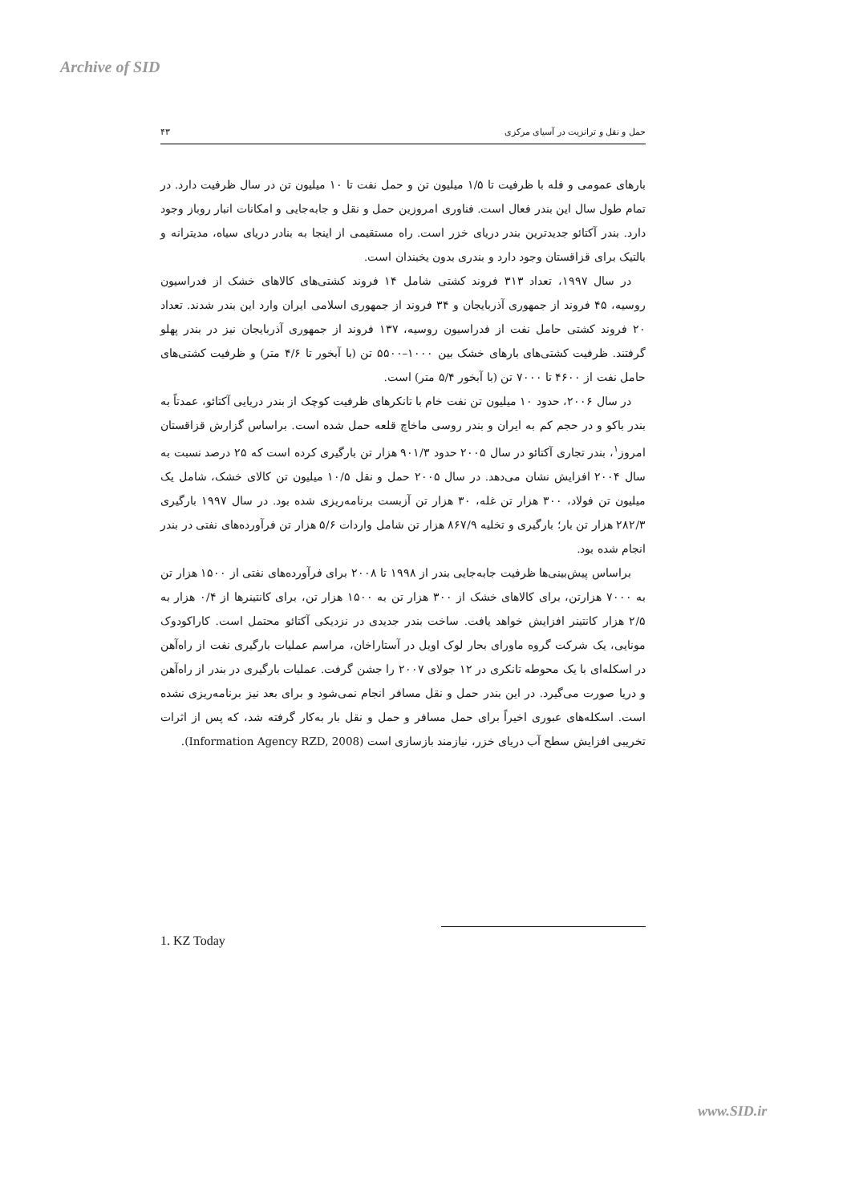Archive of SID
حمل و نقل و ترانزیت در آسیای مرکزی ۴۳
بارهای عمومی و فله با ظرفیت تا ۱/۵ میلیون تن و حمل نفت تا ۱۰ میلیون تن در سال ظرفیت دارد. در تمام طول سال این بندر فعال است. فناوری امروزین حمل و نقل و جابه‌جایی و امکانات انبار روباز وجود دارد. بندر آکتائو جدیدترین بندر دریای خزر است. راه مستقیمی از اینجا به بنادر دریای سیاه، مدیترانه و بالتیک برای قزاقستان وجود دارد و بندری بدون یخبندان است.
در سال ۱۹۹۷، تعداد ۳۱۳ فروند کشتی شامل ۱۴ فروند کشتی‌های کالاهای خشک از فدراسیون روسیه، ۴۵ فروند از جمهوری آذربایجان و ۳۴ فروند از جمهوری اسلامی ایران وارد این بندر شدند. تعداد ۲۰ فروند کشتی حامل نفت از فدراسیون روسیه، ۱۳۷ فروند از جمهوری آذربایجان نیز در بندر پهلو گرفتند. ظرفیت کشتی‌های بارهای خشک بین ۱۰۰۰–۵۵۰۰ تن (با آبخور تا ۴/۶ متر) و ظرفیت کشتی‌های حامل نفت از ۴۶۰۰ تا ۷۰۰۰ تن (با آبخور ۵/۴ متر) است.
در سال ۲۰۰۶، حدود ۱۰ میلیون تن نفت خام با تانکرهای ظرفیت کوچک از بندر دریایی آکتائو، عمدتاً به بندر باکو و در حجم کم به ایران و بندر روسی ماخاچ قلعه حمل شده است. براساس گزارش قزاقستان امروز<sup>۱</sup>، بندر تجاری آکتائو در سال ۲۰۰۵ حدود ۹۰۱/۳ هزار تن بارگیری کرده است که ۲۵ درصد نسبت به سال ۲۰۰۴ افزایش نشان می‌دهد. در سال ۲۰۰۵ حمل و نقل ۱۰/۵ میلیون تن کالای خشک، شامل یک میلیون تن فولاد، ۳۰۰ هزار تن غله، ۳۰ هزار تن آزبست برنامه‌ریزی شده بود. در سال ۱۹۹۷ بارگیری ۲۸۲/۳ هزار تن بار؛ بارگیری و تخلیه ۸۶۷/۹ هزار تن شامل واردات ۵/۶ هزار تن فرآورده‌های نفتی در بندر انجام شده بود.
براساس پیش‌بینی‌ها ظرفیت جابه‌جایی بندر از ۱۹۹۸ تا ۲۰۰۸ برای فرآورده‌های نفتی از ۱۵۰۰ هزار تن به ۷۰۰۰ هزارتن، برای کالاهای خشک از ۳۰۰ هزار تن به ۱۵۰۰ هزار تن، برای کانتینرها از ۰/۴ هزار به ۲/۵ هزار کانتینر افزایش خواهد یافت. ساخت بندر جدیدی در نزدیکی آکتائو محتمل است. کاراکودوک مونایی، یک شرکت گروه ماورای بحار لوک اویل در آستاراخان، مراسم عملیات بارگیری نفت از راه‌آهن در اسکله‌ای با یک محوطه تانکری در ۱۲ جولای ۲۰۰۷ را جشن گرفت. عملیات بارگیری در بندر از راه‌آهن و دریا صورت می‌گیرد. در این بندر حمل و نقل مسافر انجام نمی‌شود و برای بعد نیز برنامه‌ریزی نشده است. اسکله‌های عبوری اخیراً برای حمل مسافر و حمل و نقل بار به‌کار گرفته شد، که پس از اثرات تخریبی افزایش سطح آب دریای خزر، نیازمند بازسازی است (Information Agency RZD, 2008).
1. KZ Today
www.SID.ir